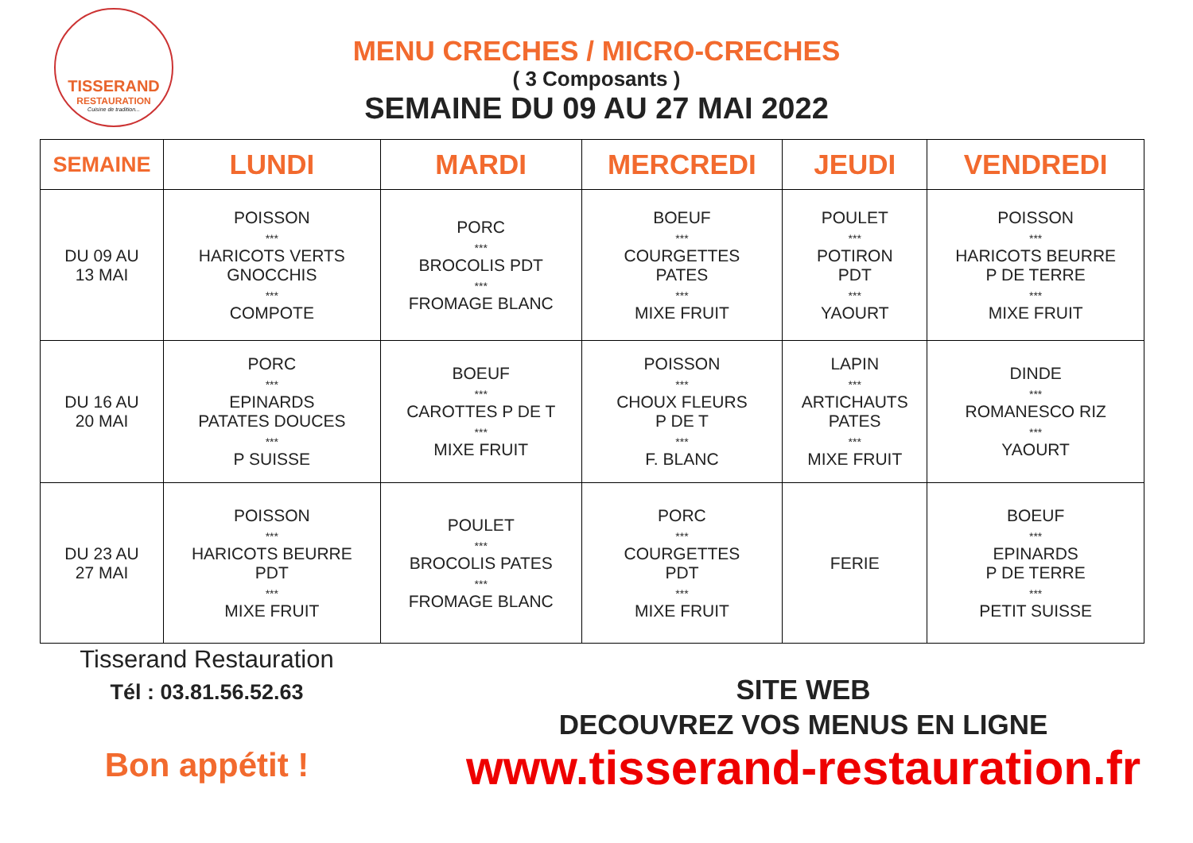TISSERAND
RESTAURATION
Cuisine de tradition...
MENU CRECHES / MICRO-CRECHES
( 3 Composants )
SEMAINE DU 09 AU 27 MAI 2022
| SEMAINE | LUNDI | MARDI | MERCREDI | JEUDI | VENDREDI |
| --- | --- | --- | --- | --- | --- |
| DU 09 AU 13 MAI | POISSON *** HARICOTS VERTS GNOCCHIS *** COMPOTE | PORC *** BROCOLIS PDT *** FROMAGE BLANC | BOEUF *** COURGETTES PATES *** MIXE FRUIT | POULET *** POTIRON PDT *** YAOURT | POISSON *** HARICOTS BEURRE P DE TERRE *** MIXE FRUIT |
| DU 16 AU 20 MAI | PORC *** EPINARDS PATATES DOUCES *** P SUISSE | BOEUF *** CAROTTES P DE T *** MIXE FRUIT | POISSON *** CHOUX FLEURS P DE T *** F. BLANC | LAPIN *** ARTICHAUTS PATES *** MIXE FRUIT | DINDE *** ROMANESCO RIZ *** YAOURT |
| DU 23 AU 27 MAI | POISSON *** HARICOTS BEURRE PDT *** MIXE FRUIT | POULET *** BROCOLIS PATES *** FROMAGE BLANC | PORC *** COURGETTES PDT *** MIXE FRUIT | FERIE | BOEUF *** EPINARDS P DE TERRE *** PETIT SUISSE |
Tisserand Restauration
Tél : 03.81.56.52.63
Bon appétit !
SITE WEB
DECOUVREZ VOS MENUS EN LIGNE
www.tisserand-restauration.fr